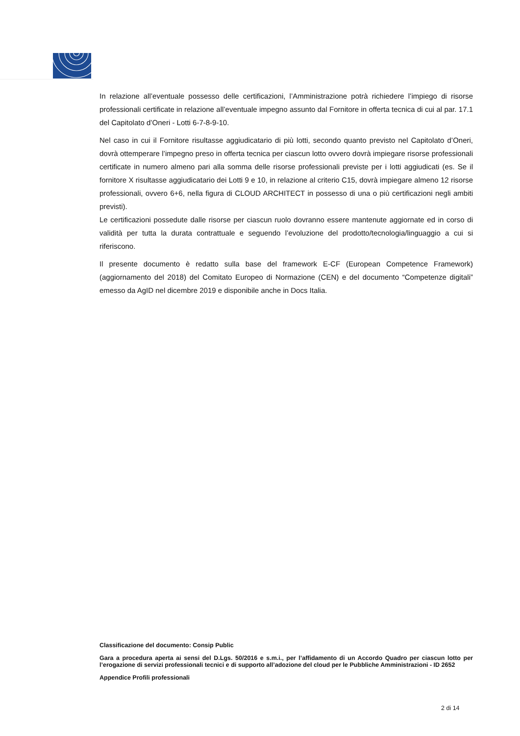In relazione all’eventuale possesso delle certificazioni, l’Amministrazione potrà richiedere l’impiego di risorse professionali certificate in relazione all’eventuale impegno assunto dal Fornitore in offerta tecnica di cui al par. 17.1 del Capitolato d’Oneri - Lotti 6-7-8-9-10.
Nel caso in cui il Fornitore risultasse aggiudicatario di più lotti, secondo quanto previsto nel Capitolato d’Oneri, dovrà ottemperare l’impegno preso in offerta tecnica per ciascun lotto ovvero dovrà impiegare risorse professionali certificate in numero almeno pari alla somma delle risorse professionali previste per i lotti aggiudicati (es. Se il fornitore X risultasse aggiudicatario dei Lotti 9 e 10, in relazione al criterio C15, dovrà impiegare almeno 12 risorse professionali, ovvero 6+6, nella figura di CLOUD ARCHITECT in possesso di una o più certificazioni negli ambiti previsti).
Le certificazioni possedute dalle risorse per ciascun ruolo dovranno essere mantenute aggiornate ed in corso di validità per tutta la durata contrattuale e seguendo l’evoluzione del prodotto/tecnologia/linguaggio a cui si riferiscono.
Il presente documento è redatto sulla base del framework E-CF (European Competence Framework) (aggiornamento del 2018) del Comitato Europeo di Normazione (CEN) e del documento “Competenze digitali” emesso da AgID nel dicembre 2019 e disponibile anche in Docs Italia.
Classificazione del documento: Consip Public
Gara a procedura aperta ai sensi del D.Lgs. 50/2016 e s.m.i., per l’affidamento di un Accordo Quadro per ciascun lotto per l’erogazione di servizi professionali tecnici e di supporto all’adozione del cloud per le Pubbliche Amministrazioni - ID 2652
Appendice Profili professionali
2 di 14